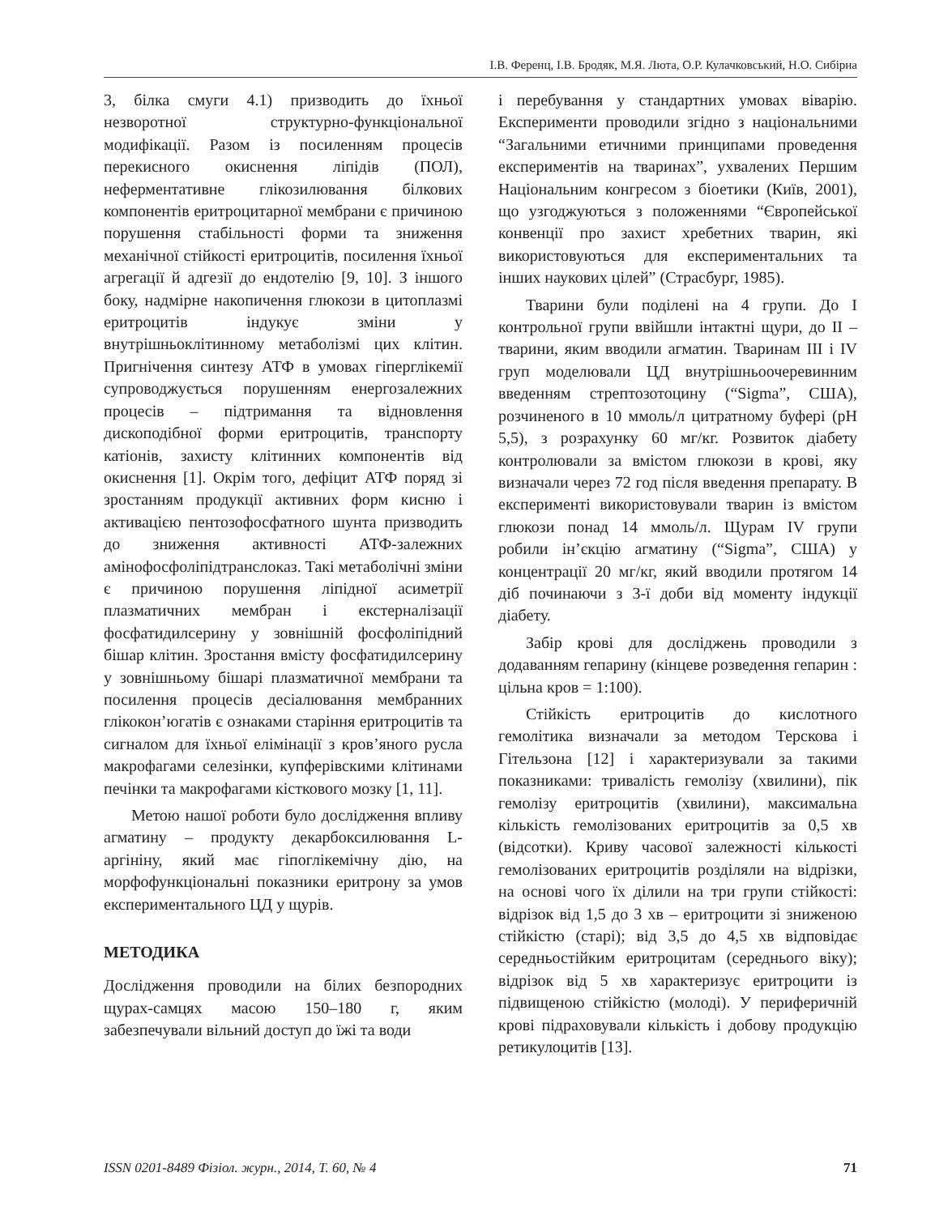І.В. Ференц, І.В. Бродяк, М.Я. Люта, О.Р. Кулачковський, Н.О. Сибірна
3, білка смуги 4.1) призводить до їхньої незворотної структурно-функціональної модифікації. Разом із посиленням процесів перекисного окиснення ліпідів (ПОЛ), неферментативне глікозилювання білкових компонентів еритроцитарної мембрани є причиною порушення стабільності форми та зниження механічної стійкості еритроцитів, посилення їхньої агрегації й адгезії до ендотелію [9, 10]. З іншого боку, надмірне накопичення глюкози в цитоплазмі еритроцитів індукує зміни у внутрішньоклітинному метаболізмі цих клітин. Пригнічення синтезу АТФ в умовах гіперглікемії супроводжується порушенням енергозалежних процесів – підтримання та відновлення дископодібної форми еритроцитів, транспорту катіонів, захисту клітинних компонентів від окиснення [1]. Окрім того, дефіцит АТФ поряд зі зростанням продукції активних форм кисню і активацією пентозофосфатного шунта призводить до зниження активності АТФ-залежних амінофосфоліпідтранслоказ. Такі метаболічні зміни є причиною порушення ліпідної асиметрії плазматичних мембран і екстерналізації фосфатидилсерину у зовнішній фосфоліпідний бішар клітин. Зростання вмісту фосфатидилсерину у зовнішньому бішарі плазматичної мембрани та посилення процесів десіалювання мембранних глікокон’югатів є ознаками старіння еритроцитів та сигналом для їхньої елімінації з кров’яного русла макрофагами селезінки, купферівскими клітинами печінки та макрофагами кісткового мозку [1, 11].
Метою нашої роботи було дослідження впливу агматину – продукту декарбоксилювання L-аргініну, який має гіпоглікемічну дію, на морфофункціональні показники еритрону за умов експериментального ЦД у щурів.
МЕТОДИКА
Дослідження проводили на білих безпородних щурах-самцях масою 150–180 г, яким забезпечували вільний доступ до їжі та води
і перебування у стандартних умовах віварію. Експерименти проводили згідно з національними “Загальними етичними принципами проведення експериментів на тваринах”, ухвалених Першим Національним конгресом з біоетики (Київ, 2001), що узгоджуються з положеннями “Європейської конвенції про захист хребетних тварин, які використовуються для експериментальних та інших наукових цілей” (Страсбург, 1985).
Тварини були поділені на 4 групи. До І контрольної групи ввійшли інтактні щури, до ІІ – тварини, яким вводили агматин. Тваринам ІІІ і IV груп моделювали ЦД внутрішньоочеревинним введенням стрептозотоцину (“Sigma”, США), розчиненого в 10 ммоль/л цитратному буфері (рН 5,5), з розрахунку 60 мг/кг. Розвиток діабету контролювали за вмістом глюкози в крові, яку визначали через 72 год після введення препарату. В експерименті використовували тварин із вмістом глюкози понад 14 ммоль/л. Щурам IV групи робили ін’єкцію агматину (“Sigma”, США) у концентрації 20 мг/кг, який вводили протягом 14 діб починаючи з 3-ї доби від моменту індукції діабету.
Забір крові для досліджень проводили з додаванням гепарину (кінцеве розведення гепарин : цільна кров = 1:100).
Стійкість еритроцитів до кислотного гемолітика визначали за методом Терскова і Гітельзона [12] і характеризували за такими показниками: тривалість гемолізу (хвилини), пік гемолізу еритроцитів (хвилини), максимальна кількість гемолізованих еритроцитів за 0,5 хв (відсотки). Криву часової залежності кількості гемолізованих еритроцитів розділяли на відрізки, на основі чого їх ділили на три групи стійкості: відрізок від 1,5 до 3 хв – еритроцити зі зниженою стійкістю (старі); від 3,5 до 4,5 хв відповідає середньостійким еритроцитам (середнього віку); відрізок від 5 хв характеризує еритроцити із підвищеною стійкістю (молоді). У периферичній крові підраховували кількість і добову продукцію ретикулоцитів [13].
ISSN 0201-8489 Фізіол. журн., 2014, Т. 60, № 4 71